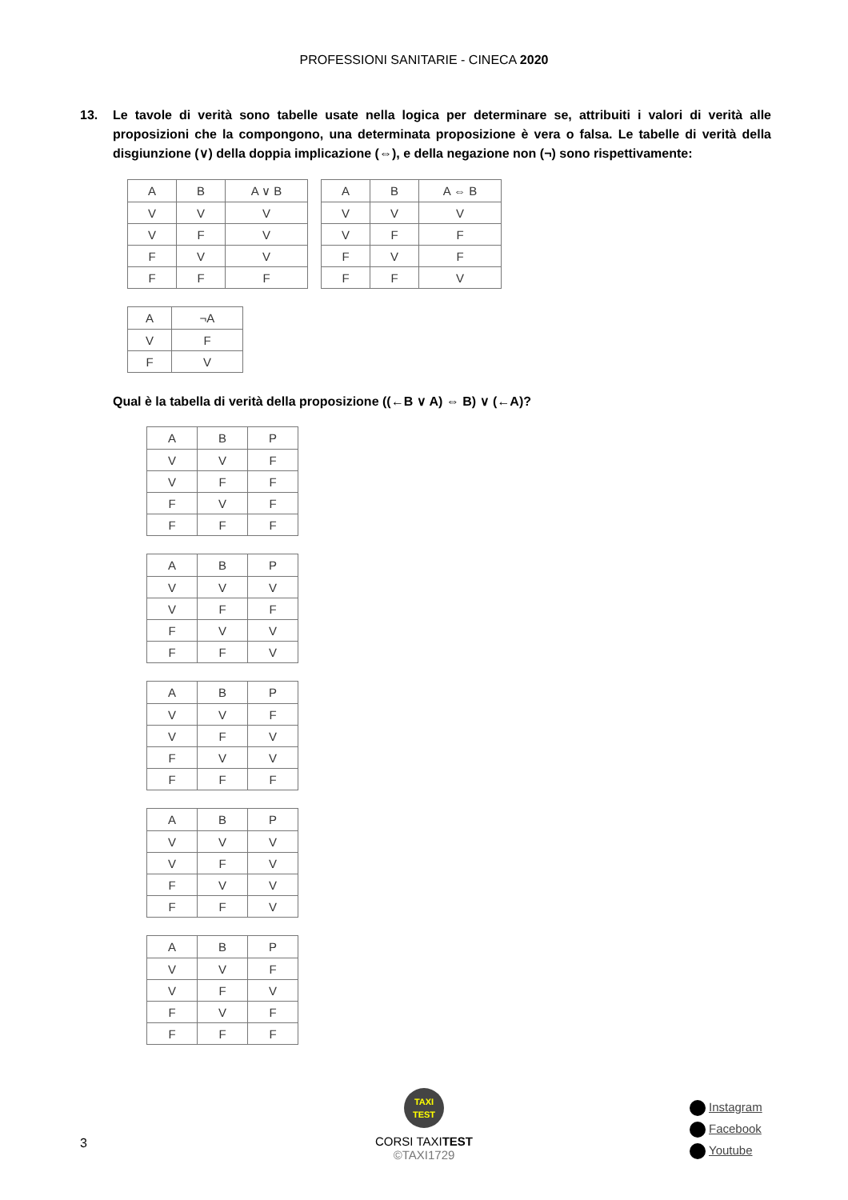PROFESSIONI SANITARIE - CINECA 2020
13. Le tavole di verità sono tabelle usate nella logica per determinare se, attribuiti i valori di verità alle proposizioni che la compongono, una determinata proposizione è vera o falsa. Le tabelle di verità della disgiunzione (∨) della doppia implicazione (⇔), e della negazione non (¬) sono rispettivamente:
| A | B | A ∨ B |
| V | V | V |
| V | F | V |
| F | V | V |
| F | F | F |
| A | B | A ⇔ B |
| V | V | V |
| V | F | F |
| F | V | F |
| F | F | V |
| A | ¬A |
| V | F |
| F | V |
Qual è la tabella di verità della proposizione ((←B ∨ A) ⇔ B) ∨ (←A)?
| A | B | P |
| V | V | F |
| V | F | F |
| F | V | F |
| F | F | F |
| A | B | P |
| V | V | V |
| V | F | F |
| F | V | V |
| F | F | V |
| A | B | P |
| V | V | F |
| V | F | V |
| F | V | V |
| F | F | F |
| A | B | P |
| V | V | V |
| V | F | V |
| F | V | V |
| F | F | V |
| A | B | P |
| V | V | F |
| V | F | V |
| F | V | F |
| F | F | F |
3
TAXI
TEST
CORSI TAXITEST
©TAXI1729
Instagram
Facebook
Youtube